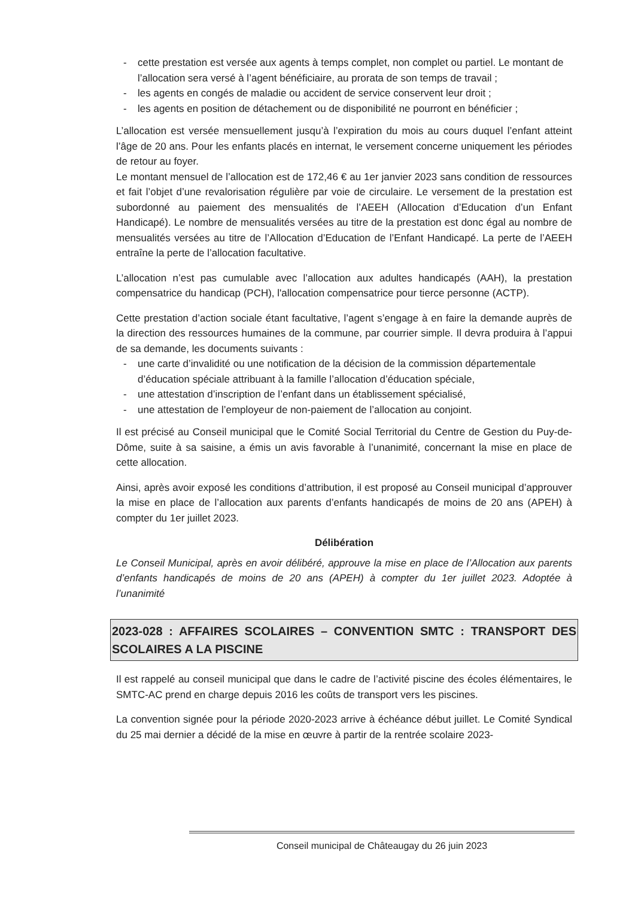- cette prestation est versée aux agents à temps complet, non complet ou partiel. Le montant de l’allocation sera versé à l’agent bénéficiaire, au prorata de son temps de travail ;
- les agents en congés de maladie ou accident de service conservent leur droit ;
- les agents en position de détachement ou de disponibilité ne pourront en bénéficier ;
L’allocation est versée mensuellement jusqu’à l’expiration du mois au cours duquel l’enfant atteint l’âge de 20 ans. Pour les enfants placés en internat, le versement concerne uniquement les périodes de retour au foyer.
Le montant mensuel de l’allocation est de 172,46 € au 1er janvier 2023 sans condition de ressources et fait l’objet d’une revalorisation régulière par voie de circulaire. Le versement de la prestation est subordonné au paiement des mensualités de l’AEEH (Allocation d’Education d’un Enfant Handicapé). Le nombre de mensualités versées au titre de la prestation est donc égal au nombre de mensualités versées au titre de l’Allocation d’Education de l’Enfant Handicapé. La perte de l’AEEH entraîne la perte de l’allocation facultative.
L’allocation n’est pas cumulable avec l’allocation aux adultes handicapés (AAH), la prestation compensatrice du handicap (PCH), l'allocation compensatrice pour tierce personne (ACTP).
Cette prestation d’action sociale étant facultative, l’agent s’engage à en faire la demande auprès de la direction des ressources humaines de la commune, par courrier simple. Il devra produira à l’appui de sa demande, les documents suivants :
- une carte d’invalidité ou une notification de la décision de la commission départementale d’éducation spéciale attribuant à la famille l’allocation d’éducation spéciale,
- une attestation d’inscription de l’enfant dans un établissement spécialisé,
- une attestation de l’employeur de non-paiement de l’allocation au conjoint.
Il est précisé au Conseil municipal que le Comité Social Territorial du Centre de Gestion du Puy-de-Dôme, suite à sa saisine, a émis un avis favorable à l’unanimité, concernant la mise en place de cette allocation.
Ainsi, après avoir exposé les conditions d’attribution, il est proposé au Conseil municipal d’approuver la mise en place de l’allocation aux parents d’enfants handicapés de moins de 20 ans (APEH) à compter du 1er juillet 2023.
Délibération
Le Conseil Municipal, après en avoir délibéré, approuve la mise en place de l’Allocation aux parents d’enfants handicapés de moins de 20 ans (APEH) à compter du 1er juillet 2023. Adoptée à l’unanimité
2023-028 : AFFAIRES SCOLAIRES – CONVENTION SMTC : TRANSPORT DES SCOLAIRES A LA PISCINE
Il est rappelé au conseil municipal que dans le cadre de l’activité piscine des écoles élémentaires, le SMTC-AC prend en charge depuis 2016 les coûts de transport vers les piscines.
La convention signée pour la période 2020-2023 arrive à échéance début juillet. Le Comité Syndical du 25 mai dernier a décidé de la mise en œuvre à partir de la rentrée scolaire 2023-
Conseil municipal de Châteaugay du 26 juin 2023